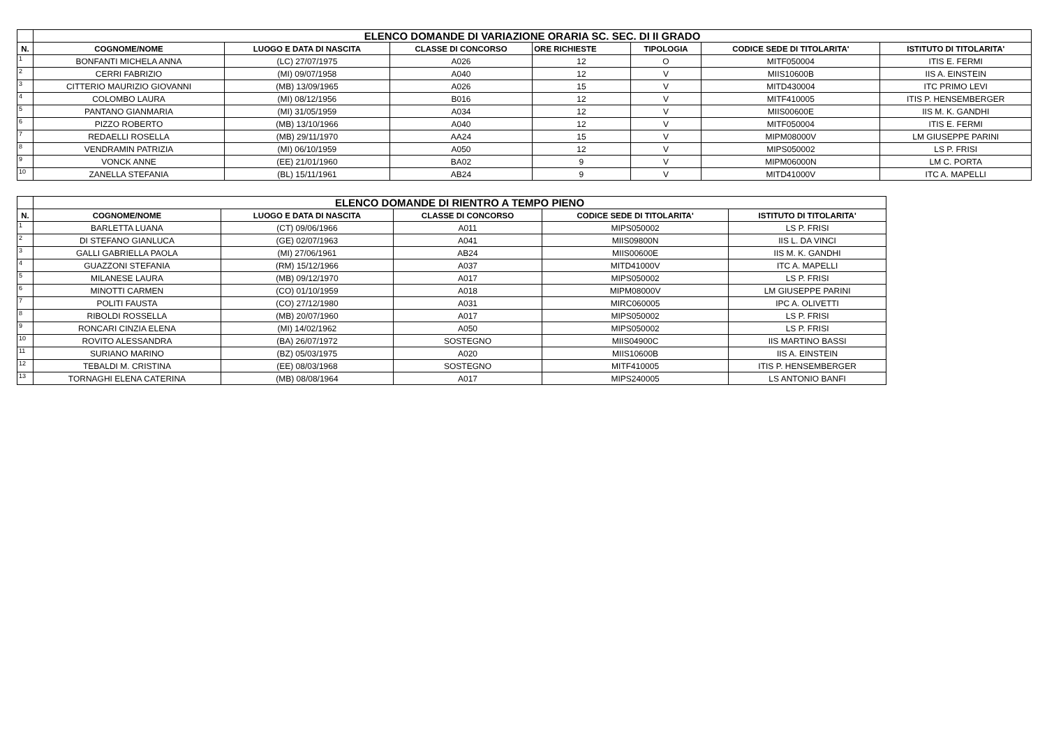| | ELENCO DOMANDE DI VARIAZIONE ORARIA SC. SEC. DI II GRADO | | | | | | |
| N. | COGNOME/NOME | LUOGO E DATA DI NASCITA | CLASSE DI CONCORSO | ORE RICHIESTE | TIPOLOGIA | CODICE SEDE DI TITOLARITA' | ISTITUTO DI TITOLARITA' |
| 1 | BONFANTI MICHELA ANNA | (LC) 27/07/1975 | A026 | 12 | O | MITF050004 | ITIS E. FERMI |
| 2 | CERRI FABRIZIO | (MI) 09/07/1958 | A040 | 12 | V | MIIS10600B | IIS A. EINSTEIN |
| 3 | CITTERIO MAURIZIO GIOVANNI | (MB) 13/09/1965 | A026 | 15 | V | MITD430004 | ITC PRIMO LEVI |
| 4 | COLOMBO LAURA | (MI) 08/12/1956 | B016 | 12 | V | MITF410005 | ITIS P. HENSEMBERGER |
| 5 | PANTANO GIANMARIA | (MI) 31/05/1959 | A034 | 12 | V | MIIS00600E | IIS M. K. GANDHI |
| 6 | PIZZO ROBERTO | (MB) 13/10/1966 | A040 | 12 | V | MITF050004 | ITIS E. FERMI |
| 7 | REDAELLI ROSELLA | (MB) 29/11/1970 | AA24 | 15 | V | MIPM08000V | LM GIUSEPPE PARINI |
| 8 | VENDRAMIN PATRIZIA | (MI) 06/10/1959 | A050 | 12 | V | MIPS050002 | LS P. FRISI |
| 9 | VONCK ANNE | (EE) 21/01/1960 | BA02 | 9 | V | MIPM06000N | LM C. PORTA |
| 10 | ZANELLA STEFANIA | (BL) 15/11/1961 | AB24 | 9 | V | MITD41000V | ITC A. MAPELLI |
| | ELENCO DOMANDE DI RIENTRO A TEMPO PIENO | | | | |
| N. | COGNOME/NOME | LUOGO E DATA DI NASCITA | CLASSE DI CONCORSO | CODICE SEDE DI TITOLARITA' | ISTITUTO DI TITOLARITA' |
| 1 | BARLETTA LUANA | (CT) 09/06/1966 | A011 | MIPS050002 | LS P. FRISI |
| 2 | DI STEFANO GIANLUCA | (GE) 02/07/1963 | A041 | MIIS09800N | IIS L. DA VINCI |
| 3 | GALLI GABRIELLA PAOLA | (MI) 27/06/1961 | AB24 | MIIS00600E | IIS M. K. GANDHI |
| 4 | GUAZZONI STEFANIA | (RM) 15/12/1966 | A037 | MITD41000V | ITC A. MAPELLI |
| 5 | MILANESE LAURA | (MB) 09/12/1970 | A017 | MIPS050002 | LS P. FRISI |
| 6 | MINOTTI CARMEN | (CO) 01/10/1959 | A018 | MIPM08000V | LM GIUSEPPE PARINI |
| 7 | POLITI FAUSTA | (CO) 27/12/1980 | A031 | MIRC060005 | IPC A. OLIVETTI |
| 8 | RIBOLDI ROSSELLA | (MB) 20/07/1960 | A017 | MIPS050002 | LS P. FRISI |
| 9 | RONCARI CINZIA ELENA | (MI) 14/02/1962 | A050 | MIPS050002 | LS P. FRISI |
| 10 | ROVITO ALESSANDRA | (BA) 26/07/1972 | SOSTEGNO | MIIS04900C | IIS MARTINO BASSI |
| 11 | SURIANO MARINO | (BZ) 05/03/1975 | A020 | MIIS10600B | IIS A. EINSTEIN |
| 12 | TEBALDI M. CRISTINA | (EE) 08/03/1968 | SOSTEGNO | MITF410005 | ITIS P. HENSEMBERGER |
| 13 | TORNAGHI ELENA CATERINA | (MB) 08/08/1964 | A017 | MIPS240005 | LS ANTONIO BANFI |